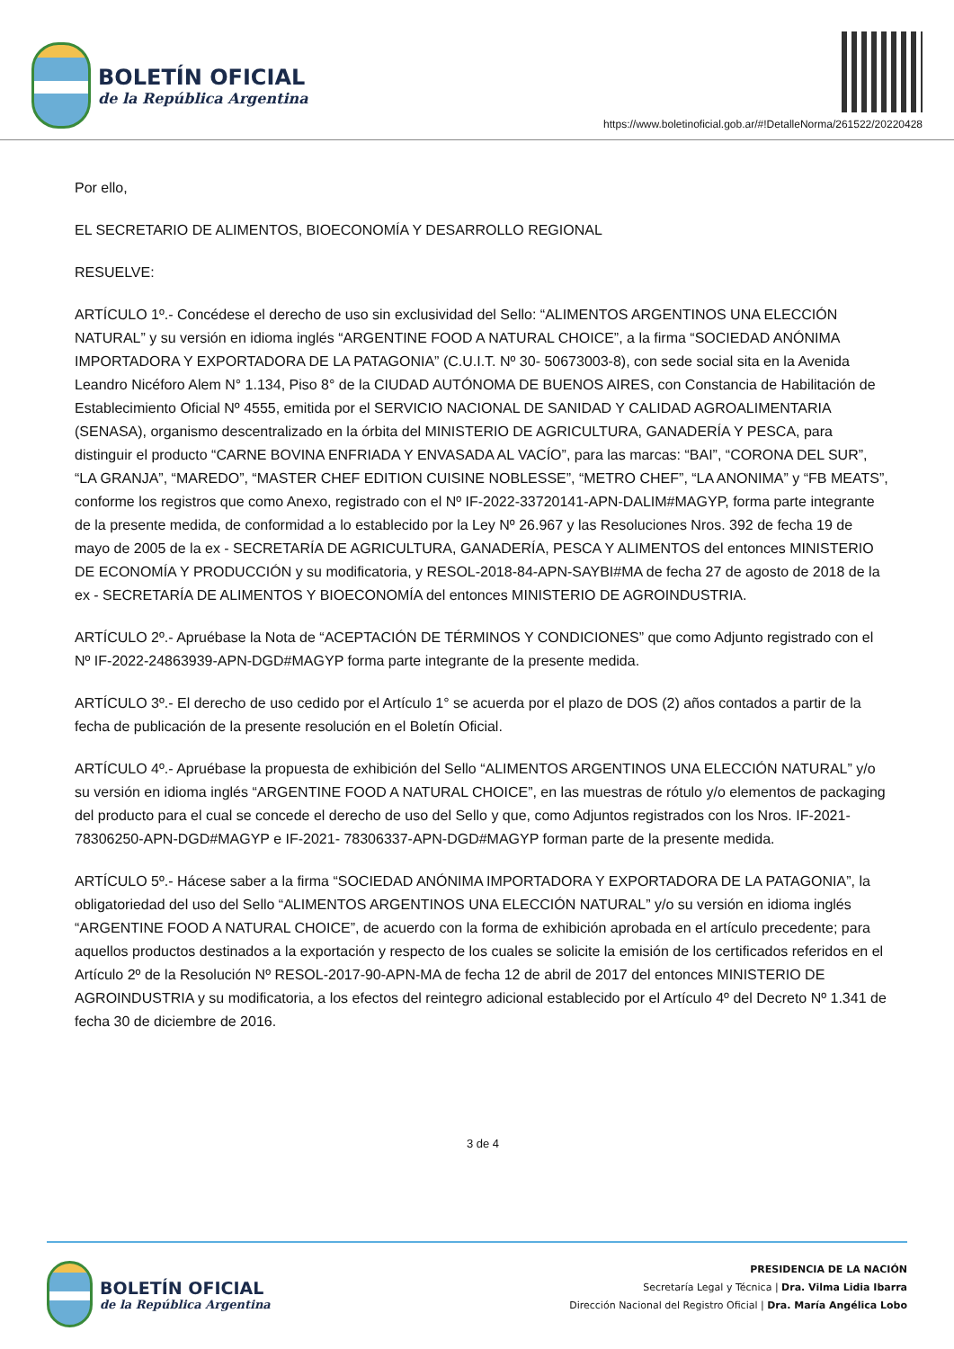BOLETÍN OFICIAL
de la República Argentina
https://www.boletinoficial.gob.ar/#!DetalleNorma/261522/20220428
Por ello,
EL SECRETARIO DE ALIMENTOS, BIOECONOMÍA Y DESARROLLO REGIONAL
RESUELVE:
ARTÍCULO 1º.- Concédese el derecho de uso sin exclusividad del Sello: “ALIMENTOS ARGENTINOS UNA ELECCIÓN NATURAL” y su versión en idioma inglés “ARGENTINE FOOD A NATURAL CHOICE”, a la firma “SOCIEDAD ANÓNIMA IMPORTADORA Y EXPORTADORA DE LA PATAGONIA” (C.U.I.T. Nº 30- 50673003-8), con sede social sita en la Avenida Leandro Nicéforo Alem N° 1.134, Piso 8° de la CIUDAD AUTÓNOMA DE BUENOS AIRES, con Constancia de Habilitación de Establecimiento Oficial Nº 4555, emitida por el SERVICIO NACIONAL DE SANIDAD Y CALIDAD AGROALIMENTARIA (SENASA), organismo descentralizado en la órbita del MINISTERIO DE AGRICULTURA, GANADERÍA Y PESCA, para distinguir el producto “CARNE BOVINA ENFRIADA Y ENVASADA AL VACÍO”, para las marcas: “BAI”, “CORONA DEL SUR”, “LA GRANJA”, “MAREDO”, “MASTER CHEF EDITION CUISINE NOBLESSE”, “METRO CHEF”, “LA ANONIMA” y “FB MEATS”, conforme los registros que como Anexo, registrado con el Nº IF-2022-33720141-APN-DALIM#MAGYP, forma parte integrante de la presente medida, de conformidad a lo establecido por la Ley Nº 26.967 y las Resoluciones Nros. 392 de fecha 19 de mayo de 2005 de la ex - SECRETARÍA DE AGRICULTURA, GANADERÍA, PESCA Y ALIMENTOS del entonces MINISTERIO DE ECONOMÍA Y PRODUCCIÓN y su modificatoria, y RESOL-2018-84-APN-SAYBI#MA de fecha 27 de agosto de 2018 de la ex - SECRETARÍA DE ALIMENTOS Y BIOECONOMÍA del entonces MINISTERIO DE AGROINDUSTRIA.
ARTÍCULO 2º.- Apruébase la Nota de “ACEPTACIÓN DE TÉRMINOS Y CONDICIONES” que como Adjunto registrado con el Nº IF-2022-24863939-APN-DGD#MAGYP forma parte integrante de la presente medida.
ARTÍCULO 3º.- El derecho de uso cedido por el Artículo 1° se acuerda por el plazo de DOS (2) años contados a partir de la fecha de publicación de la presente resolución en el Boletín Oficial.
ARTÍCULO 4º.- Apruébase la propuesta de exhibición del Sello “ALIMENTOS ARGENTINOS UNA ELECCIÓN NATURAL” y/o su versión en idioma inglés “ARGENTINE FOOD A NATURAL CHOICE”, en las muestras de rótulo y/o elementos de packaging del producto para el cual se concede el derecho de uso del Sello y que, como Adjuntos registrados con los Nros. IF-2021-78306250-APN-DGD#MAGYP e IF-2021- 78306337-APN-DGD#MAGYP forman parte de la presente medida.
ARTÍCULO 5º.- Hácese saber a la firma “SOCIEDAD ANÓNIMA IMPORTADORA Y EXPORTADORA DE LA PATAGONIA”, la obligatoriedad del uso del Sello “ALIMENTOS ARGENTINOS UNA ELECCIÓN NATURAL” y/o su versión en idioma inglés “ARGENTINE FOOD A NATURAL CHOICE”, de acuerdo con la forma de exhibición aprobada en el artículo precedente; para aquellos productos destinados a la exportación y respecto de los cuales se solicite la emisión de los certificados referidos en el Artículo 2º de la Resolución Nº RESOL-2017-90-APN-MA de fecha 12 de abril de 2017 del entonces MINISTERIO DE AGROINDUSTRIA y su modificatoria, a los efectos del reintegro adicional establecido por el Artículo 4º del Decreto Nº 1.341 de fecha 30 de diciembre de 2016.
3 de 4
BOLETÍN OFICIAL
de la República Argentina
PRESIDENCIA DE LA NACIÓN
Secretaría Legal y Técnica | Dra. Vilma Lidia Ibarra
Dirección Nacional del Registro Oficial | Dra. María Angélica Lobo